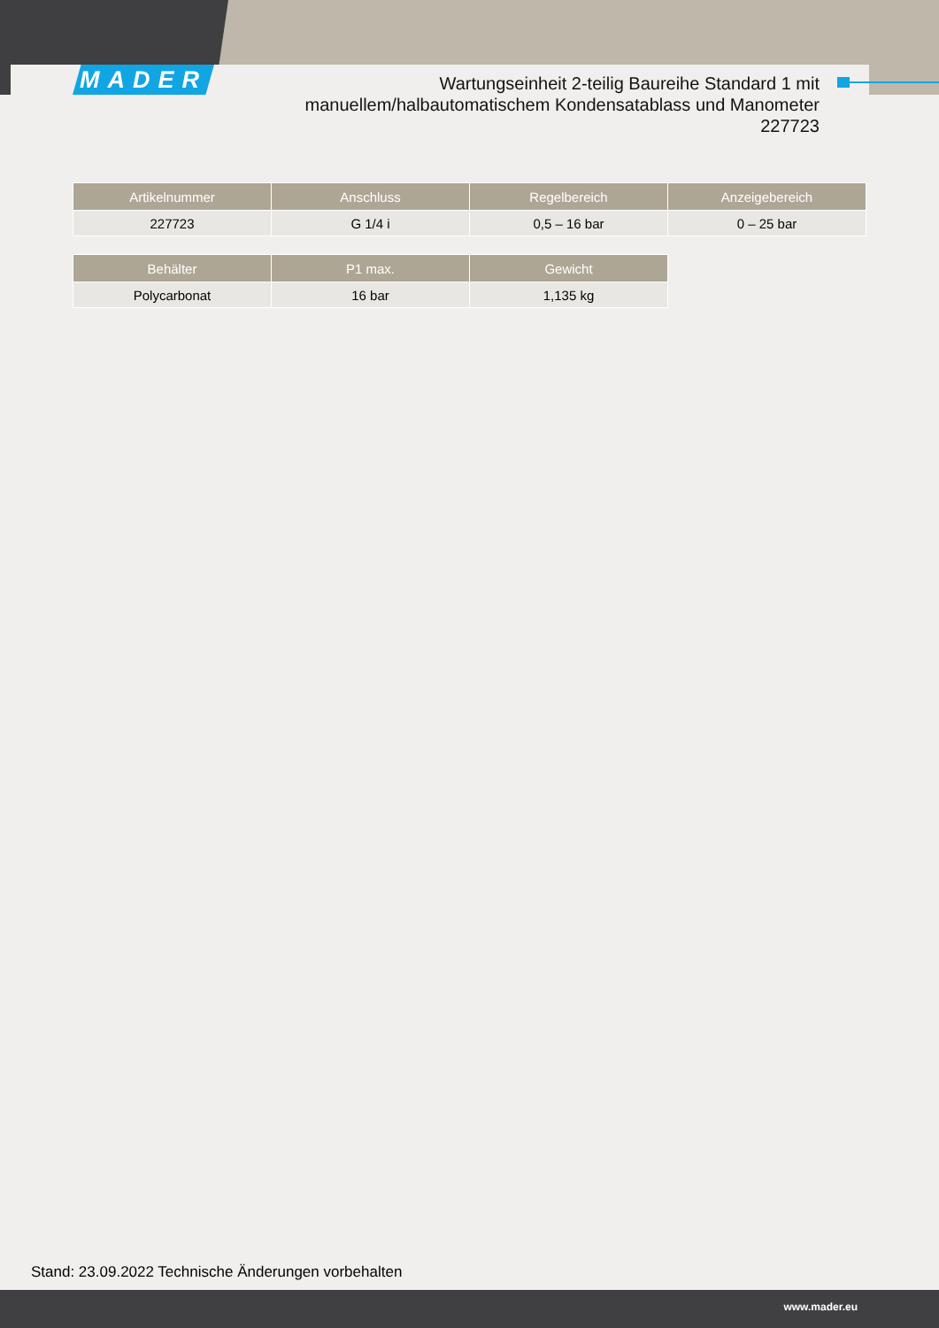MADER
Wartungseinheit 2-teilig Baureihe Standard 1 mit
manuellem/halbautomatischem Kondensatablass und Manometer
227723
| Artikelnummer | Anschluss | Regelbereich | Anzeigebereich |
| --- | --- | --- | --- |
| 227723 | G 1/4 i | 0,5 – 16 bar | 0 – 25 bar |
| Behälter | P1 max. | Gewicht |
| --- | --- | --- |
| Polycarbonat | 16 bar | 1,135 kg |
Stand: 23.09.2022 Technische Änderungen vorbehalten
www.mader.eu